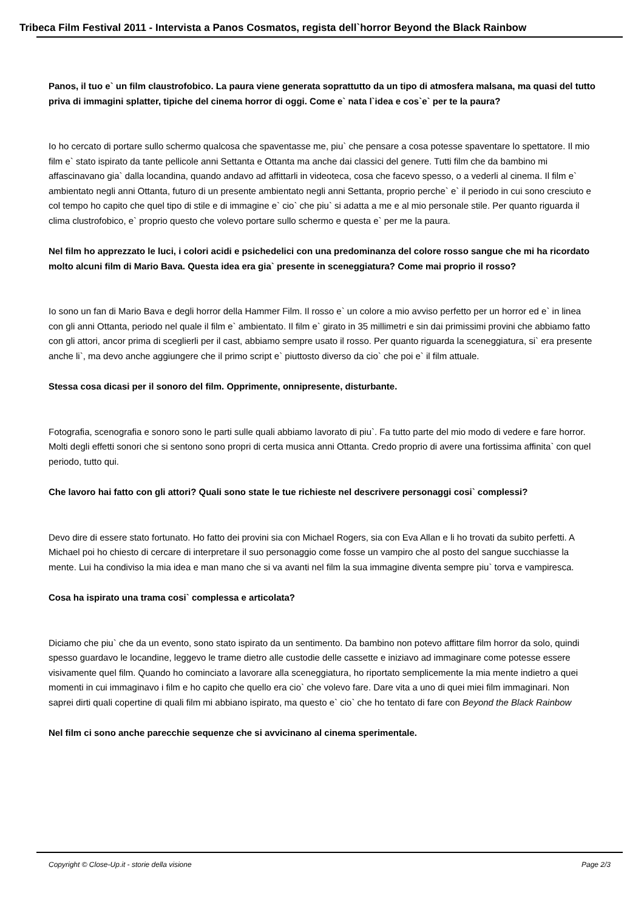Tribeca Film Festival 2011 - Intervista a Panos Cosmatos, regista dell`horror Beyond the Black Rainbow
Panos, il tuo e` un film claustrofobico. La paura viene generata soprattutto da un tipo di atmosfera malsana, ma quasi del tutto priva di immagini splatter, tipiche del cinema horror di oggi. Come e` nata l`idea e cos`e` per te la paura?
Io ho cercato di portare sullo schermo qualcosa che spaventasse me, piu` che pensare a cosa potesse spaventare lo spettatore. Il mio film e` stato ispirato da tante pellicole anni Settanta e Ottanta ma anche dai classici del genere. Tutti film che da bambino mi affascinavano gia` dalla locandina, quando andavo ad affittarli in videoteca, cosa che facevo spesso, o a vederli al cinema. Il film e` ambientato negli anni Ottanta, futuro di un presente ambientato negli anni Settanta, proprio perche` e` il periodo in cui sono cresciuto e col tempo ho capito che quel tipo di stile e di immagine e` cio` che piu` si adatta a me e al mio personale stile. Per quanto riguarda il clima clustrofobico, e` proprio questo che volevo portare sullo schermo e questa e` per me la paura.
Nel film ho apprezzato le luci, i colori acidi e psichedelici con una predominanza del colore rosso sangue che mi ha ricordato molto alcuni film di Mario Bava. Questa idea era gia` presente in sceneggiatura? Come mai proprio il rosso?
Io sono un fan di Mario Bava e degli horror della Hammer Film. Il rosso e` un colore a mio avviso perfetto per un horror ed e` in linea con gli anni Ottanta, periodo nel quale il film e` ambientato. Il film e` girato in 35 millimetri e sin dai primissimi provini che abbiamo fatto con gli attori, ancor prima di sceglierli per il cast, abbiamo sempre usato il rosso. Per quanto riguarda la sceneggiatura, si` era presente anche li`, ma devo anche aggiungere che il primo script e` piuttosto diverso da cio` che poi e` il film attuale.
Stessa cosa dicasi per il sonoro del film. Opprimente, onnipresente, disturbante.
Fotografia, scenografia e sonoro sono le parti sulle quali abbiamo lavorato di piu`. Fa tutto parte del mio modo di vedere e fare horror. Molti degli effetti sonori che si sentono sono propri di certa musica anni Ottanta. Credo proprio di avere una fortissima affinita` con quel periodo, tutto qui.
Che lavoro hai fatto con gli attori? Quali sono state le tue richieste nel descrivere personaggi cosi` complessi?
Devo dire di essere stato fortunato. Ho fatto dei provini sia con Michael Rogers, sia con Eva Allan e li ho trovati da subito perfetti. A Michael poi ho chiesto di cercare di interpretare il suo personaggio come fosse un vampiro che al posto del sangue succhiasse la mente. Lui ha condiviso la mia idea e man mano che si va avanti nel film la sua immagine diventa sempre piu` torva e vampiresca.
Cosa ha ispirato una trama cosi` complessa e articolata?
Diciamo che piu` che da un evento, sono stato ispirato da un sentimento. Da bambino non potevo affittare film horror da solo, quindi spesso guardavo le locandine, leggevo le trame dietro alle custodie delle cassette e iniziavo ad immaginare come potesse essere visivamente quel film. Quando ho cominciato a lavorare alla sceneggiatura, ho riportato semplicemente la mia mente indietro a quei momenti in cui immaginavo i film e ho capito che quello era cio` che volevo fare. Dare vita a uno di quei miei film immaginari. Non saprei dirti quali copertine di quali film mi abbiano ispirato, ma questo e` cio` che ho tentato di fare con Beyond the Black Rainbow
Nel film ci sono anche parecchie sequenze che si avvicinano al cinema sperimentale.
Copyright © Close-Up.it - storie della visione Page 2/3